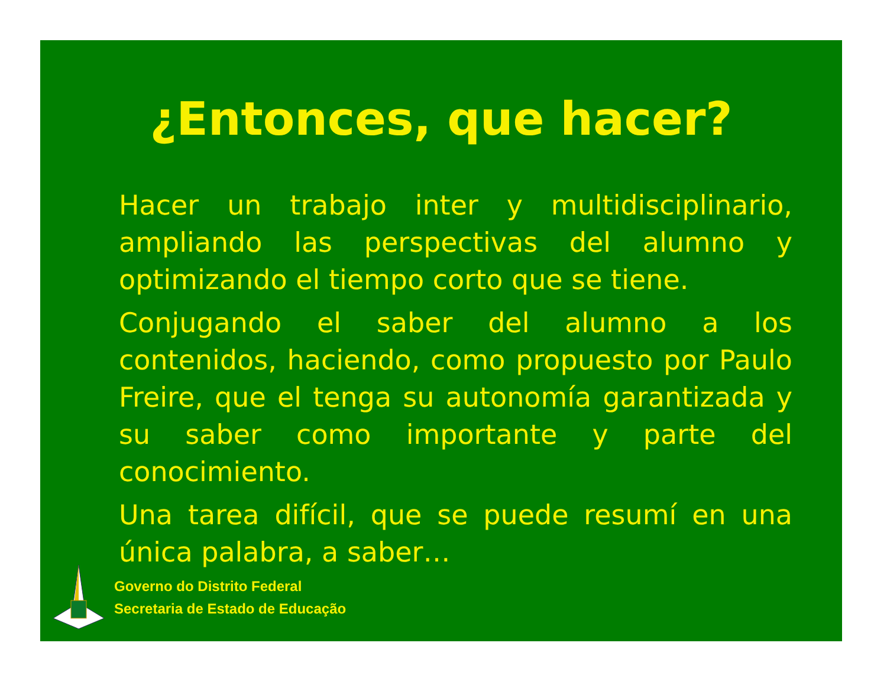¿Entonces, que hacer?
Hacer un trabajo inter y multidisciplinario, ampliando las perspectivas del alumno y optimizando el tiempo corto que se tiene.
Conjugando el saber del alumno a los contenidos, haciendo, como propuesto por Paulo Freire, que el tenga su autonomía garantizada y su saber como importante y parte del conocimiento.
Una tarea difícil, que se puede resumí en una única palabra, a saber…
Governo do Distrito Federal
Secretaria de Estado de Educação